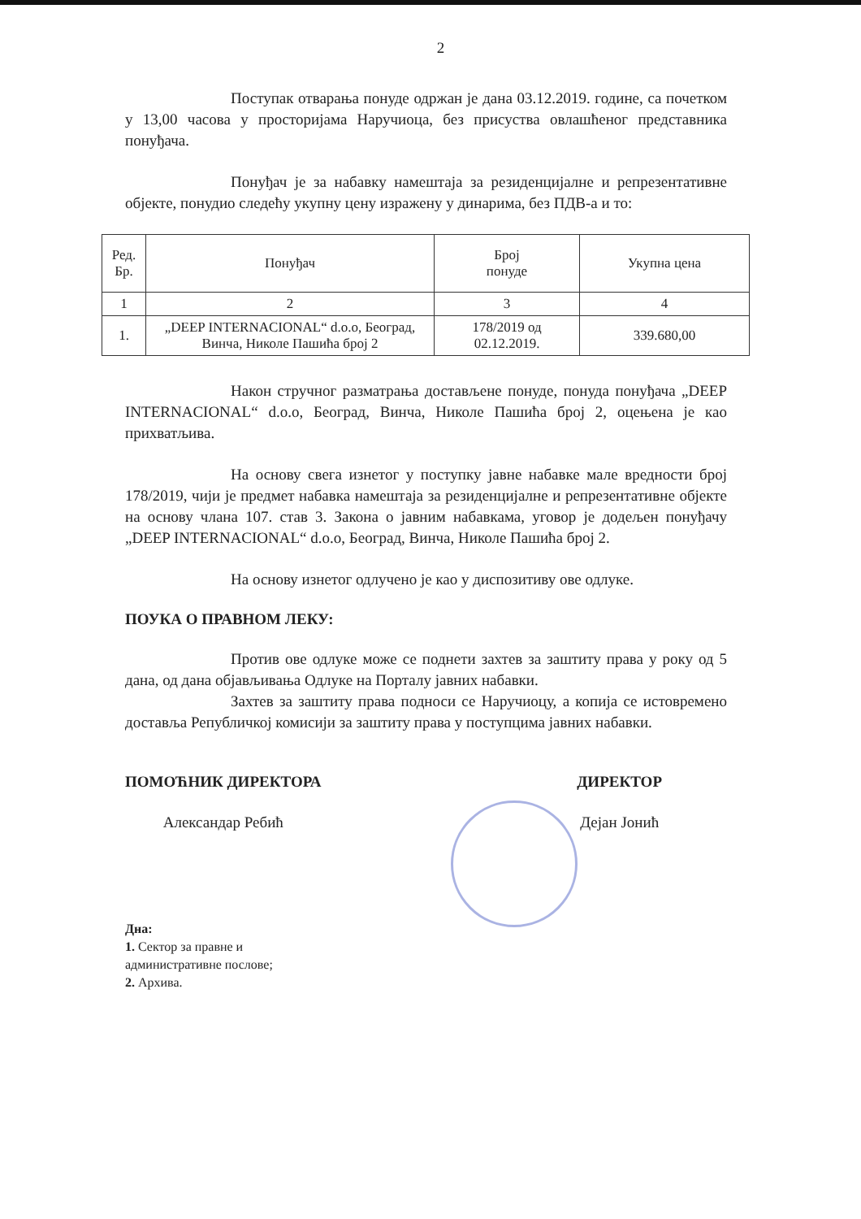2
Поступак отварања понуде одржан је дана 03.12.2019. године, са почетком у 13,00 часова у просторијама Наручиоца, без присуства овлашћеног представника понуђача.
Понуђач је за набавку намештаја за резиденцијалне и репрезентативне објекте, понудио следећу укупну цену изражену у динарима, без ПДВ-а и то:
| Ред. Бр. | Понуђач | Број понуде | Укупна цена |
| --- | --- | --- | --- |
| 1 | 2 | 3 | 4 |
| 1. | „DEEP INTERNACIONAL“ d.o.o, Београд, Винча, Николе Пашића број 2 | 178/2019 од 02.12.2019. | 339.680,00 |
Након стручног разматрања достављене понуде, понуда понуђача „DEEP INTERNACIONAL“ d.o.o, Београд, Винча, Николе Пашића број 2, оцењена је као прихватљива.
На основу свега изнетог у поступку јавне набавке мале вредности број 178/2019, чији је предмет набавка намештаја за резиденцијалне и репрезентативне објекте на основу члана 107. став 3. Закона о јавним набавкама, уговор је додељен понуђачу „DEEP INTERNACIONAL“ d.o.o, Београд, Винча, Николе Пашића број 2.
На основу изнетог одлучено је као у диспозитиву ове одлуке.
ПОУКА О ПРАВНОМ ЛЕКУ:
Против ове одлуке може се поднети захтев за заштиту права у року од 5 дана, од дана објављивања Одлуке на Порталу јавних набавки.
Захтев за заштиту права подноси се Наручиоцу, а копија се истовремено доставља Републичкој комисији за заштиту права у поступцима јавних набавки.
ПОМОЋНИК ДИРЕКТОРА
Александар Ребић
ДИРЕКТОР
Дејан Јонић
Дна:
1. Сектор за правне и
административне послове;
2. Архива.